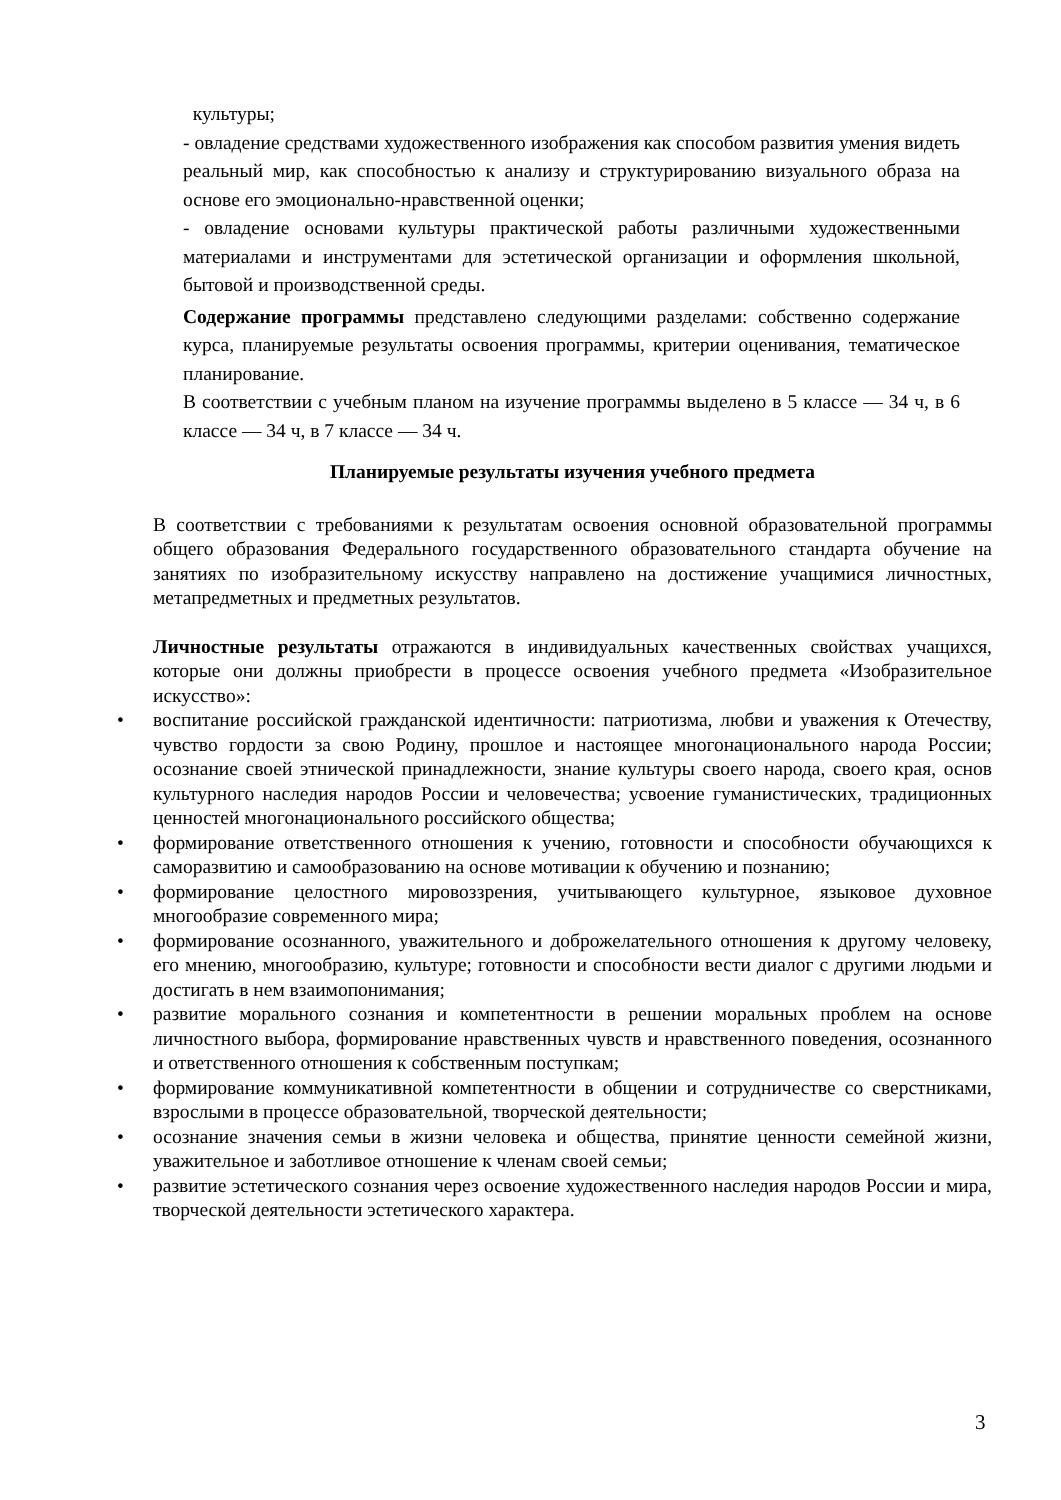культуры;
- овладение средствами художественного изображения как способом развития умения видеть реальный мир, как способностью к анализу и структурированию визуального образа на основе его эмоционально-нравственной оценки;
- овладение основами культуры практической работы различными художественными материалами и инструментами для эстетической организации и оформления школьной, бытовой и производственной среды.
Содержание программы представлено следующими разделами: собственно содержание курса, планируемые результаты освоения программы, критерии оценивания, тематическое планирование.
В соответствии с учебным планом на изучение программы выделено в 5 классе — 34 ч, в 6 классе — 34 ч, в 7 классе — 34 ч.
Планируемые результаты изучения учебного предмета
В соответствии с требованиями к результатам освоения основной образовательной программы общего образования Федерального государственного образовательного стандарта обучение на занятиях по изобразительному искусству направлено на достижение учащимися личностных, метапредметных и предметных результатов.
Личностные результаты отражаются в индивидуальных качественных свойствах учащихся, которые они должны приобрести в процессе освоения учебного предмета «Изобразительное искусство»:
• воспитание российской гражданской идентичности: патриотизма, любви и уважения к Отечеству, чувство гордости за свою Родину, прошлое и настоящее многонационального народа России; осознание своей этнической принадлежности, знание культуры своего народа, своего края, основ культурного наследия народов России и человечества; усвоение гуманистических, традиционных ценностей многонационального российского общества;
• формирование ответственного отношения к учению, готовности и способности обучающихся к саморазвитию и самообразованию на основе мотивации к обучению и познанию;
• формирование целостного мировоззрения, учитывающего культурное, языковое духовное многообразие современного мира;
• формирование осознанного, уважительного и доброжелательного отношения к другому человеку, его мнению, многообразию, культуре; готовности и способности вести диалог с другими людьми и достигать в нем взаимопонимания;
• развитие морального сознания и компетентности в решении моральных проблем на основе личностного выбора, формирование нравственных чувств и нравственного поведения, осознанного и ответственного отношения к собственным поступкам;
• формирование коммуникативной компетентности в общении и сотрудничестве со сверстниками, взрослыми в процессе образовательной, творческой деятельности;
• осознание значения семьи в жизни человека и общества, принятие ценности семейной жизни, уважительное и заботливое отношение к членам своей семьи;
• развитие эстетического сознания через освоение художественного наследия народов России и мира, творческой деятельности эстетического характера.
3